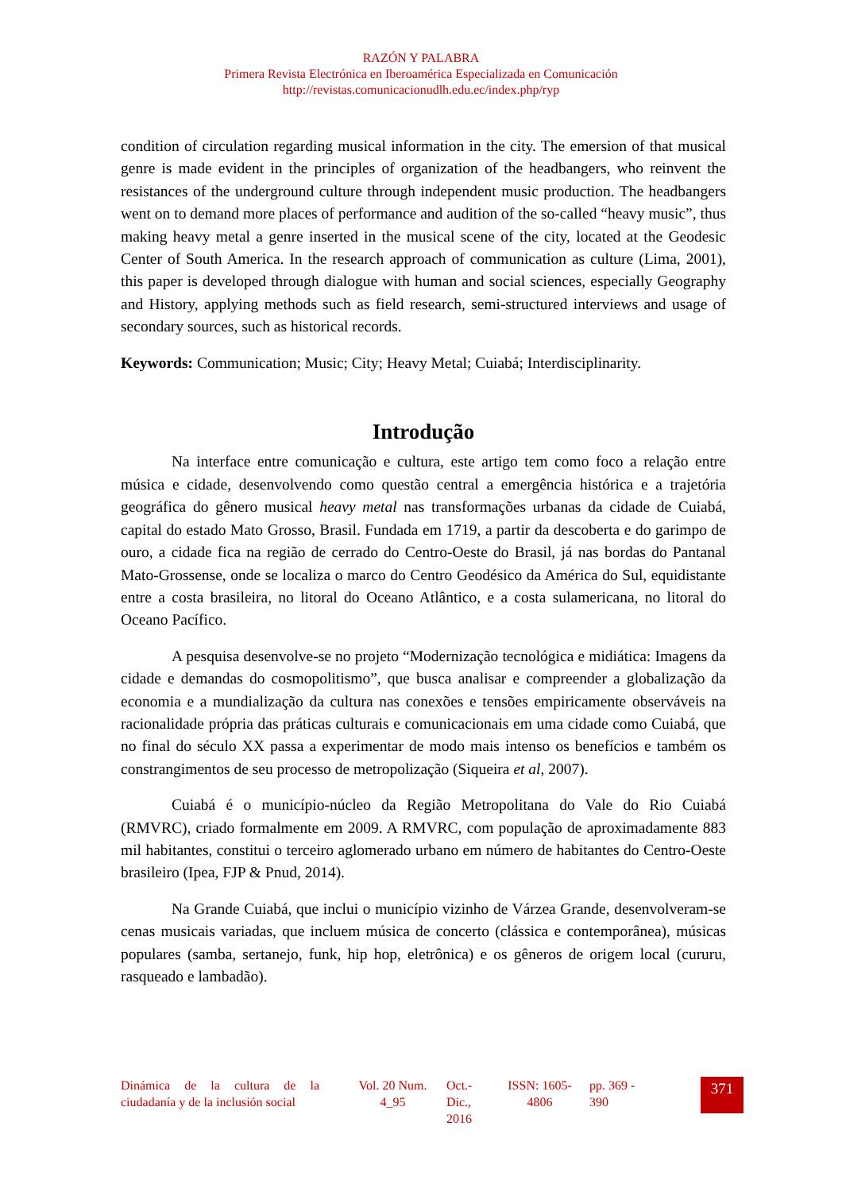RAZÓN Y PALABRA
Primera Revista Electrónica en Iberoamérica Especializada en Comunicación
http://revistas.comunicacionudlh.edu.ec/index.php/ryp
condition of circulation regarding musical information in the city. The emersion of that musical genre is made evident in the principles of organization of the headbangers, who reinvent the resistances of the underground culture through independent music production. The headbangers went on to demand more places of performance and audition of the so-called “heavy music”, thus making heavy metal a genre inserted in the musical scene of the city, located at the Geodesic Center of South America. In the research approach of communication as culture (Lima, 2001), this paper is developed through dialogue with human and social sciences, especially Geography and History, applying methods such as field research, semi-structured interviews and usage of secondary sources, such as historical records.
Keywords: Communication; Music; City; Heavy Metal; Cuiabá; Interdisciplinarity.
Introdução
Na interface entre comunicação e cultura, este artigo tem como foco a relação entre música e cidade, desenvolvendo como questão central a emergência histórica e a trajetória geográfica do gênero musical heavy metal nas transformações urbanas da cidade de Cuiabá, capital do estado Mato Grosso, Brasil. Fundada em 1719, a partir da descoberta e do garimpo de ouro, a cidade fica na região de cerrado do Centro-Oeste do Brasil, já nas bordas do Pantanal Mato-Grossense, onde se localiza o marco do Centro Geodésico da América do Sul, equidistante entre a costa brasileira, no litoral do Oceano Atlântico, e a costa sulamericana, no litoral do Oceano Pacífico.
A pesquisa desenvolve-se no projeto “Modernização tecnológica e midiática: Imagens da cidade e demandas do cosmopolitismo”, que busca analisar e compreender a globalização da economia e a mundialização da cultura nas conexões e tensões empiricamente observáveis na racionalidade própria das práticas culturais e comunicacionais em uma cidade como Cuiabá, que no final do século XX passa a experimentar de modo mais intenso os benefícios e também os constrangimentos de seu processo de metropolização (Siqueira et al, 2007).
Cuiabá é o município-núcleo da Região Metropolitana do Vale do Rio Cuiabá (RMVRC), criado formalmente em 2009. A RMVRC, com população de aproximadamente 883 mil habitantes, constitui o terceiro aglomerado urbano em número de habitantes do Centro-Oeste brasileiro (Ipea, FJP & Pnud, 2014).
Na Grande Cuiabá, que inclui o município vizinho de Várzea Grande, desenvolveram-se cenas musicais variadas, que incluem música de concerto (clássica e contemporânea), músicas populares (samba, sertanejo, funk, hip hop, eletrônica) e os gêneros de origem local (cururu, rasqueado e lambadão).
Dinámica de la cultura de la ciudadanía y de la inclusión social
Vol. 20 Num. 4_95
Oct.- Dic., 2016
ISSN: 1605-4806
pp. 369 - 390
371